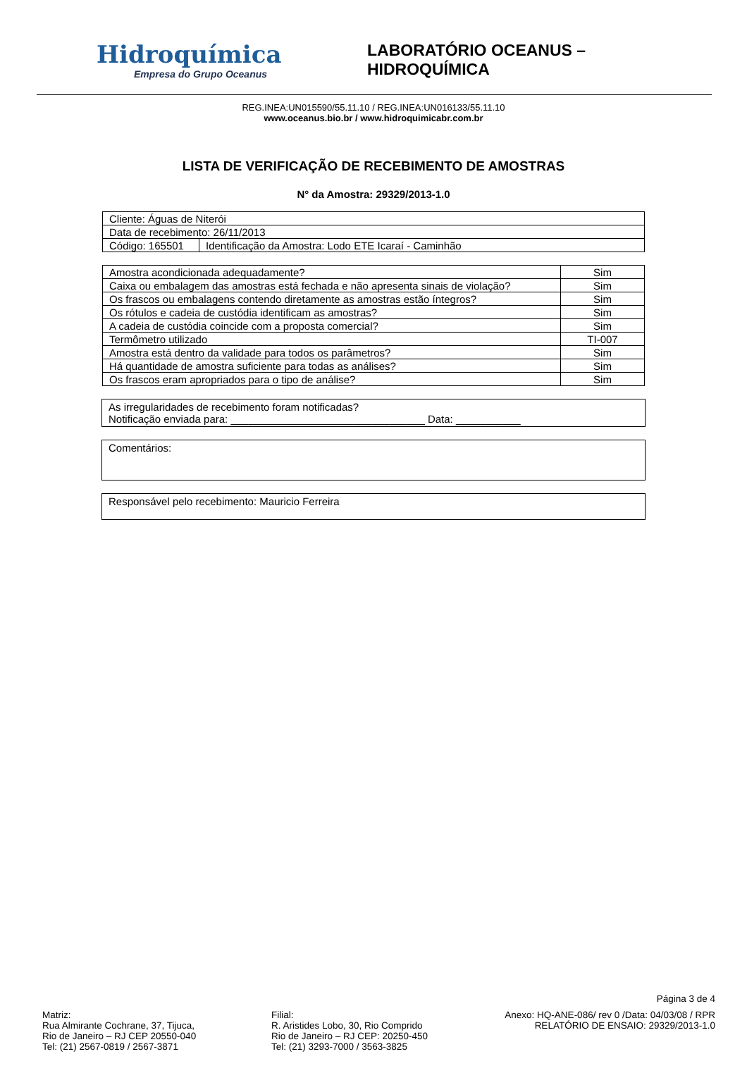Hidroquímica
Empresa do Grupo Oceanus
LABORATÓRIO OCEANUS – HIDROQUÍMICA
REG.INEA:UN015590/55.11.10 / REG.INEA:UN016133/55.11.10
www.oceanus.bio.br / www.hidroquimicabr.com.br
LISTA DE VERIFICAÇÃO DE RECEBIMENTO DE AMOSTRAS
N° da Amostra: 29329/2013-1.0
| Cliente: Águas de Niterói | |
| Data de recebimento: 26/11/2013 | |
| Código: 165501 | Identificação da Amostra: Lodo ETE Icaraí - Caminhão |
| Amostra acondicionada adequadamente? | Sim |
| Caixa ou embalagem das amostras está fechada e não apresenta sinais de violação? | Sim |
| Os frascos ou embalagens contendo diretamente as amostras estão íntegros? | Sim |
| Os rótulos e cadeia de custódia identificam as amostras? | Sim |
| A cadeia de custódia coincide com a proposta comercial? | Sim |
| Termômetro utilizado | TI-007 |
| Amostra está dentro da validade para todos os parâmetros? | Sim |
| Há quantidade de amostra suficiente para todas as análises? | Sim |
| Os frascos eram apropriados para o tipo de análise? | Sim |
As irregularidades de recebimento foram notificadas?
Notificação enviada para: _________________________________ Data: ___________
Comentários:
Responsável pelo recebimento: Mauricio Ferreira
Página 3 de 4
Matriz:
Rua Almirante Cochrane, 37, Tijuca,
Rio de Janeiro – RJ CEP 20550-040
Tel: (21) 2567-0819 / 2567-3871
Filial:
R. Aristides Lobo, 30, Rio Comprido
Rio de Janeiro – RJ CEP: 20250-450
Tel: (21) 3293-7000 / 3563-3825
Anexo: HQ-ANE-086/ rev 0 /Data: 04/03/08 / RPR
RELATÓRIO DE ENSAIO: 29329/2013-1.0